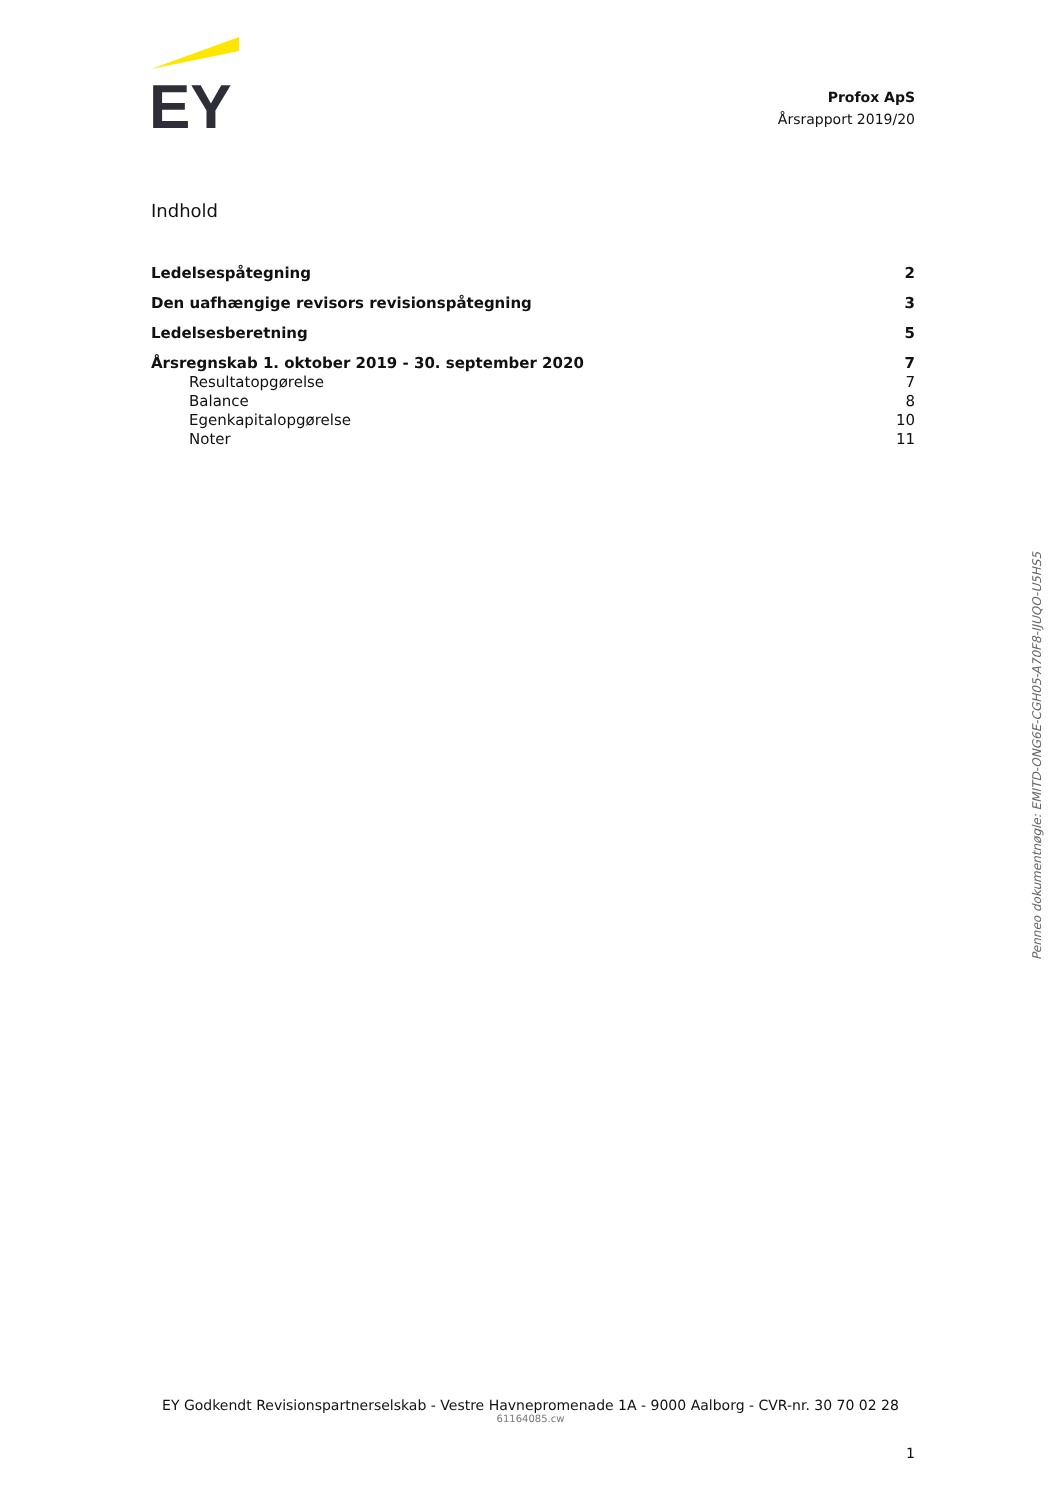EY
Profox ApS
Årsrapport 2019/20
Indhold
Ledelsespåtegning 2
Den uafhængige revisors revisionspåtegning 3
Ledelsesberetning 5
Årsregnskab 1. oktober 2019 - 30. september 2020 7
Resultatopgørelse 7
Balance 8
Egenkapitalopgørelse 10
Noter 11
Penneo dokumentnøgle: EMITD-ONG6E-CGH05-A70F8-IJUQO-U5HS5
EY Godkendt Revisionspartnerselskab - Vestre Havnepromenade 1A - 9000 Aalborg - CVR-nr. 30 70 02 28
61164085.cw
1